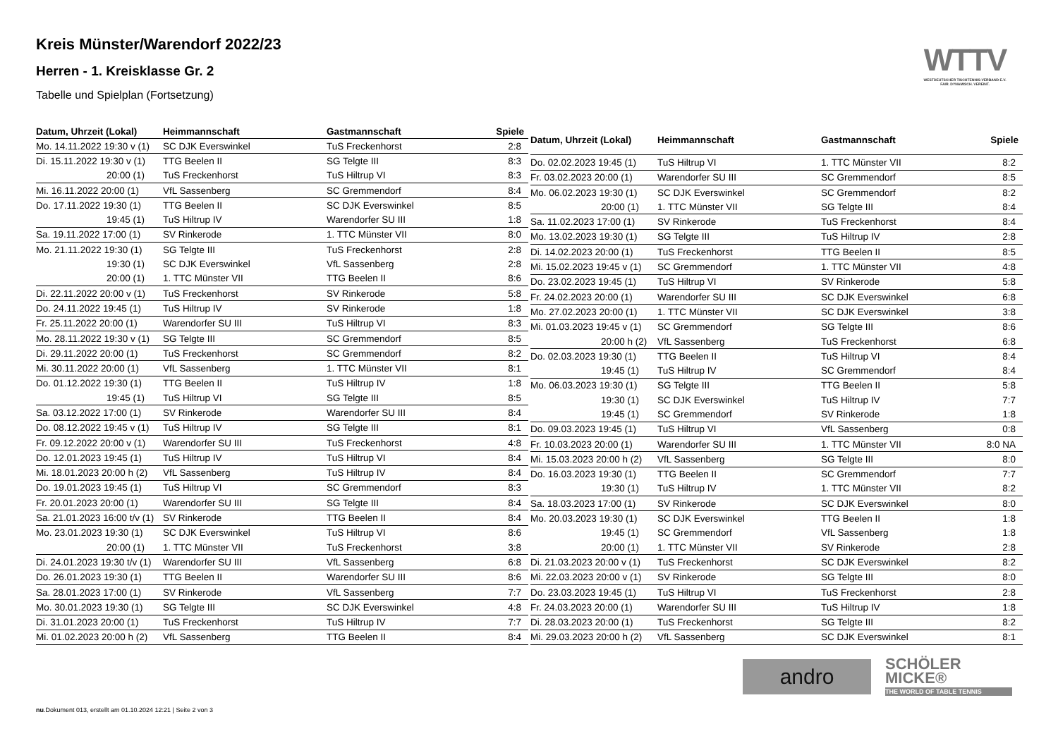WTTV
WESTDEUTSCHER TISCHTENNIS-VERBAND E.V.
FAIR. DYNAMISCH. VEREINT.
Kreis Münster/Warendorf 2022/23
Herren - 1. Kreisklasse Gr. 2
Tabelle und Spielplan (Fortsetzung)
| Datum, Uhrzeit (Lokal) | Heimmannschaft | Gastmannschaft | Spiele |
| --- | --- | --- | --- |
| Mo. 14.11.2022 19:30 v (1) | SC DJK Everswinkel | TuS Freckenhorst | 2:8 |
| Di. 15.11.2022 19:30 v (1) | TTG Beelen II | SG Telgte III | 8:3 |
| 20:00 (1) | TuS Freckenhorst | TuS Hiltrup VI | 8:3 |
| Mi. 16.11.2022 20:00 (1) | VfL Sassenberg | SC Gremmendorf | 8:4 |
| Do. 17.11.2022 19:30 (1) | TTG Beelen II | SC DJK Everswinkel | 8:5 |
| 19:45 (1) | TuS Hiltrup IV | Warendorfer SU III | 1:8 |
| Sa. 19.11.2022 17:00 (1) | SV Rinkerode | 1. TTC Münster VII | 8:0 |
| Mo. 21.11.2022 19:30 (1) | SG Telgte III | TuS Freckenhorst | 2:8 |
| 19:30 (1) | SC DJK Everswinkel | VfL Sassenberg | 2:8 |
| 20:00 (1) | 1. TTC Münster VII | TTG Beelen II | 8:6 |
| Di. 22.11.2022 20:00 v (1) | TuS Freckenhorst | SV Rinkerode | 5:8 |
| Do. 24.11.2022 19:45 (1) | TuS Hiltrup IV | SV Rinkerode | 1:8 |
| Fr. 25.11.2022 20:00 (1) | Warendorfer SU III | TuS Hiltrup VI | 8:3 |
| Mo. 28.11.2022 19:30 v (1) | SG Telgte III | SC Gremmendorf | 8:5 |
| Di. 29.11.2022 20:00 (1) | TuS Freckenhorst | SC Gremmendorf | 8:2 |
| Mi. 30.11.2022 20:00 (1) | VfL Sassenberg | 1. TTC Münster VII | 8:1 |
| Do. 01.12.2022 19:30 (1) | TTG Beelen II | TuS Hiltrup IV | 1:8 |
| 19:45 (1) | TuS Hiltrup VI | SG Telgte III | 8:5 |
| Sa. 03.12.2022 17:00 (1) | SV Rinkerode | Warendorfer SU III | 8:4 |
| Do. 08.12.2022 19:45 v (1) | TuS Hiltrup IV | SG Telgte III | 8:1 |
| Fr. 09.12.2022 20:00 v (1) | Warendorfer SU III | TuS Freckenhorst | 4:8 |
| Do. 12.01.2023 19:45 (1) | TuS Hiltrup IV | TuS Hiltrup VI | 8:4 |
| Mi. 18.01.2023 20:00 h (2) | VfL Sassenberg | TuS Hiltrup IV | 8:4 |
| Do. 19.01.2023 19:45 (1) | TuS Hiltrup VI | SC Gremmendorf | 8:3 |
| Fr. 20.01.2023 20:00 (1) | Warendorfer SU III | SG Telgte III | 8:4 |
| Sa. 21.01.2023 16:00 t/v (1) | SV Rinkerode | TTG Beelen II | 8:4 |
| Mo. 23.01.2023 19:30 (1) | SC DJK Everswinkel | TuS Hiltrup VI | 8:6 |
| 20:00 (1) | 1. TTC Münster VII | TuS Freckenhorst | 3:8 |
| Di. 24.01.2023 19:30 t/v (1) | Warendorfer SU III | VfL Sassenberg | 6:8 |
| Do. 26.01.2023 19:30 (1) | TTG Beelen II | Warendorfer SU III | 8:6 |
| Sa. 28.01.2023 17:00 (1) | SV Rinkerode | VfL Sassenberg | 7:7 |
| Mo. 30.01.2023 19:30 (1) | SG Telgte III | SC DJK Everswinkel | 4:8 |
| Di. 31.01.2023 20:00 (1) | TuS Freckenhorst | TuS Hiltrup IV | 7:7 |
| Mi. 01.02.2023 20:00 h (2) | VfL Sassenberg | TTG Beelen II | 8:4 |
| Datum, Uhrzeit (Lokal) | Heimmannschaft | Gastmannschaft | Spiele |
| --- | --- | --- | --- |
| Do. 02.02.2023 19:45 (1) | TuS Hiltrup VI | 1. TTC Münster VII | 8:2 |
| Fr. 03.02.2023 20:00 (1) | Warendorfer SU III | SC Gremmendorf | 8:5 |
| Mo. 06.02.2023 19:30 (1) | SC DJK Everswinkel | SC Gremmendorf | 8:2 |
| 20:00 (1) | 1. TTC Münster VII | SG Telgte III | 8:4 |
| Sa. 11.02.2023 17:00 (1) | SV Rinkerode | TuS Freckenhorst | 8:4 |
| Mo. 13.02.2023 19:30 (1) | SG Telgte III | TuS Hiltrup IV | 2:8 |
| Di. 14.02.2023 20:00 (1) | TuS Freckenhorst | TTG Beelen II | 8:5 |
| Mi. 15.02.2023 19:45 v (1) | SC Gremmendorf | 1. TTC Münster VII | 4:8 |
| Do. 23.02.2023 19:45 (1) | TuS Hiltrup VI | SV Rinkerode | 5:8 |
| Fr. 24.02.2023 20:00 (1) | Warendorfer SU III | SC DJK Everswinkel | 6:8 |
| Mo. 27.02.2023 20:00 (1) | 1. TTC Münster VII | SC DJK Everswinkel | 3:8 |
| Mi. 01.03.2023 19:45 v (1) | SC Gremmendorf | SG Telgte III | 8:6 |
| 20:00 h (2) | VfL Sassenberg | TuS Freckenhorst | 6:8 |
| Do. 02.03.2023 19:30 (1) | TTG Beelen II | TuS Hiltrup VI | 8:4 |
| 19:45 (1) | TuS Hiltrup IV | SC Gremmendorf | 8:4 |
| Mo. 06.03.2023 19:30 (1) | SG Telgte III | TTG Beelen II | 5:8 |
| 19:30 (1) | SC DJK Everswinkel | TuS Hiltrup IV | 7:7 |
| 19:45 (1) | SC Gremmendorf | SV Rinkerode | 1:8 |
| Do. 09.03.2023 19:45 (1) | TuS Hiltrup VI | VfL Sassenberg | 0:8 |
| Fr. 10.03.2023 20:00 (1) | Warendorfer SU III | 1. TTC Münster VII | 8:0 NA |
| Mi. 15.03.2023 20:00 h (2) | VfL Sassenberg | SG Telgte III | 8:0 |
| Do. 16.03.2023 19:30 (1) | TTG Beelen II | SC Gremmendorf | 7:7 |
| 19:30 (1) | TuS Hiltrup IV | 1. TTC Münster VII | 8:2 |
| Sa. 18.03.2023 17:00 (1) | SV Rinkerode | SC DJK Everswinkel | 8:0 |
| Mo. 20.03.2023 19:30 (1) | SC DJK Everswinkel | TTG Beelen II | 1:8 |
| 19:45 (1) | SC Gremmendorf | VfL Sassenberg | 1:8 |
| 20:00 (1) | 1. TTC Münster VII | SV Rinkerode | 2:8 |
| Di. 21.03.2023 20:00 v (1) | TuS Freckenhorst | SC DJK Everswinkel | 8:2 |
| Mi. 22.03.2023 20:00 v (1) | SV Rinkerode | SG Telgte III | 8:0 |
| Do. 23.03.2023 19:45 (1) | TuS Hiltrup VI | TuS Freckenhorst | 2:8 |
| Fr. 24.03.2023 20:00 (1) | Warendorfer SU III | TuS Hiltrup IV | 1:8 |
| Di. 28.03.2023 20:00 (1) | TuS Freckenhorst | SG Telgte III | 8:2 |
| Mi. 29.03.2023 20:00 h (2) | VfL Sassenberg | SC DJK Everswinkel | 8:1 |
andro
SCHÖLER
MICKE®
THE WORLD OF TABLE TENNIS
nu.Dokument 013, erstellt am 01.10.2024 12:21 | Seite 2 von 3